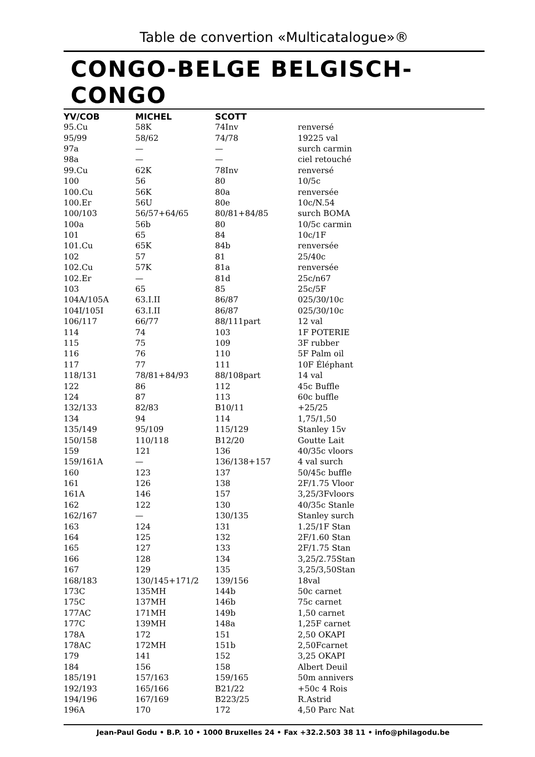Table de convertion «Multicatalogue»®
CONGO-BELGE BELGISCH-CONGO
| YV/COB | MICHEL | SCOTT | |
| --- | --- | --- | --- |
| 95.Cu | 58K | 74Inv | renversé |
| 95/99 | 58/62 | 74/78 | 19225 val |
| 97a | — | — | surch carmin |
| 98a | — | — | ciel retouché |
| 99.Cu | 62K | 78Inv | renversé |
| 100 | 56 | 80 | 10/5c |
| 100.Cu | 56K | 80a | renversée |
| 100.Er | 56U | 80e | 10c/N.54 |
| 100/103 | 56/57+64/65 | 80/81+84/85 | surch BOMA |
| 100a | 56b | 80 | 10/5c carmin |
| 101 | 65 | 84 | 10c/1F |
| 101.Cu | 65K | 84b | renversée |
| 102 | 57 | 81 | 25/40c |
| 102.Cu | 57K | 81a | renversée |
| 102.Er | — | 81d | 25c/n67 |
| 103 | 65 | 85 | 25c/5F |
| 104A/105A | 63.I.II | 86/87 | 025/30/10c |
| 104I/105I | 63.I.II | 86/87 | 025/30/10c |
| 106/117 | 66/77 | 88/111part | 12 val |
| 114 | 74 | 103 | 1F POTERIE |
| 115 | 75 | 109 | 3F rubber |
| 116 | 76 | 110 | 5F Palm oil |
| 117 | 77 | 111 | 10F Éléphant |
| 118/131 | 78/81+84/93 | 88/108part | 14 val |
| 122 | 86 | 112 | 45c Buffle |
| 124 | 87 | 113 | 60c buffle |
| 132/133 | 82/83 | B10/11 | +25/25 |
| 134 | 94 | 114 | 1,75/1,50 |
| 135/149 | 95/109 | 115/129 | Stanley 15v |
| 150/158 | 110/118 | B12/20 | Goutte Lait |
| 159 | 121 | 136 | 40/35c vloors |
| 159/161A | — | 136/138+157 | 4 val surch |
| 160 | 123 | 137 | 50/45c buffle |
| 161 | 126 | 138 | 2F/1.75 Vloor |
| 161A | 146 | 157 | 3,25/3Fvloors |
| 162 | 122 | 130 | 40/35c Stanle |
| 162/167 | — | 130/135 | Stanley surch |
| 163 | 124 | 131 | 1.25/1F Stan |
| 164 | 125 | 132 | 2F/1.60 Stan |
| 165 | 127 | 133 | 2F/1.75 Stan |
| 166 | 128 | 134 | 3,25/2.75Stan |
| 167 | 129 | 135 | 3,25/3,50Stan |
| 168/183 | 130/145+171/2 | 139/156 | 18val |
| 173C | 135MH | 144b | 50c carnet |
| 175C | 137MH | 146b | 75c carnet |
| 177AC | 171MH | 149b | 1,50 carnet |
| 177C | 139MH | 148a | 1,25F carnet |
| 178A | 172 | 151 | 2,50 OKAPI |
| 178AC | 172MH | 151b | 2,50Fcarnet |
| 179 | 141 | 152 | 3,25 OKAPI |
| 184 | 156 | 158 | Albert Deuil |
| 185/191 | 157/163 | 159/165 | 50m annivers |
| 192/193 | 165/166 | B21/22 | +50c 4 Rois |
| 194/196 | 167/169 | B223/25 | R.Astrid |
| 196A | 170 | 172 | 4,50 Parc Nat |
Jean-Paul Godu • B.P. 10 • 1000 Bruxelles 24 • Fax +32.2.503 38 11 • info@philagodu.be